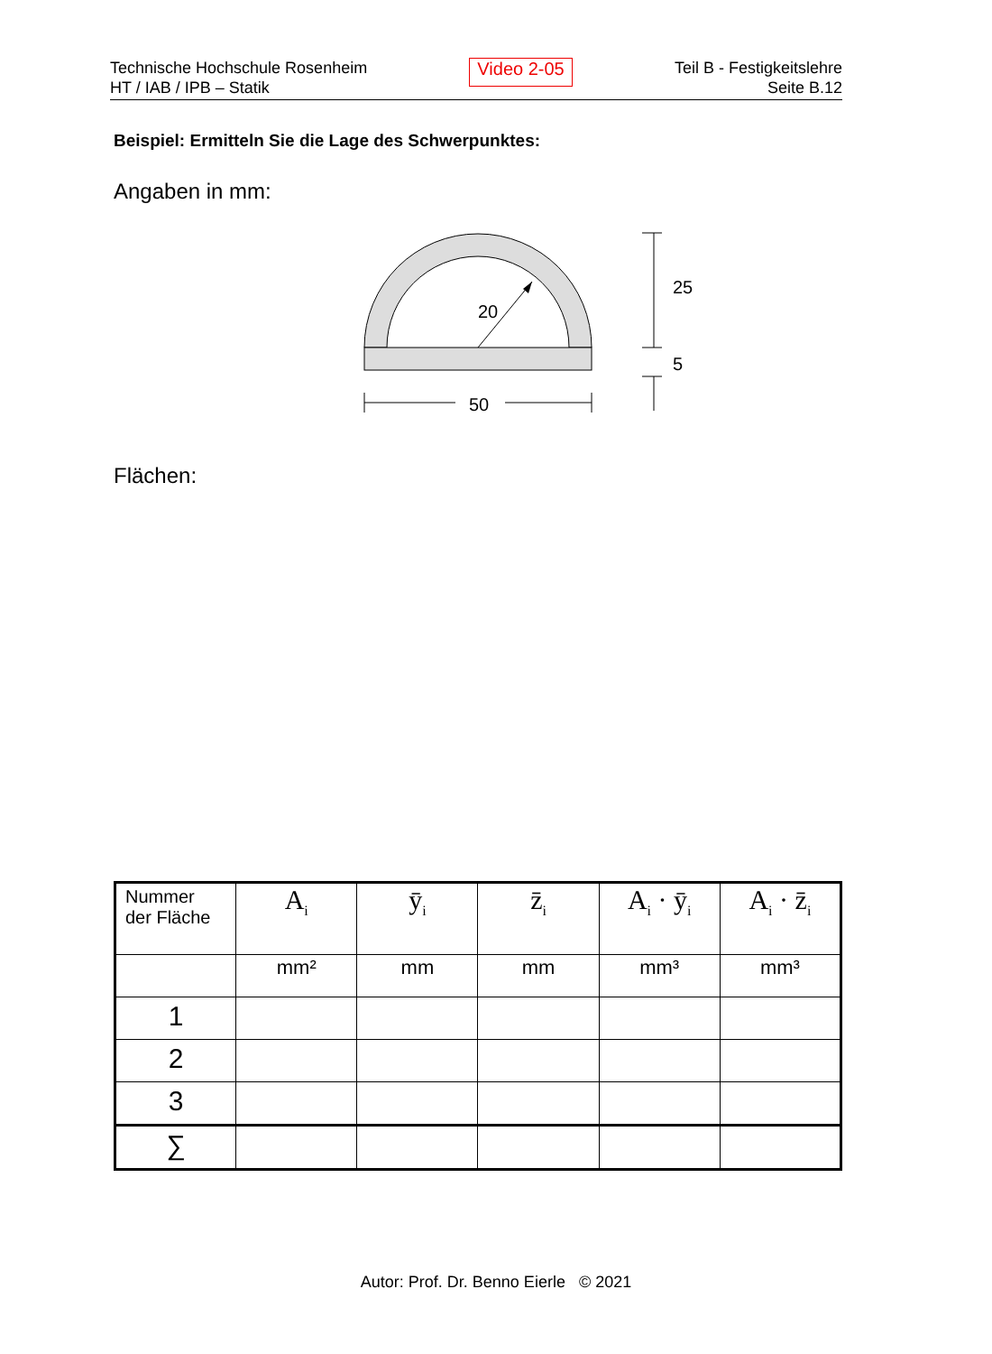Technische Hochschule Rosenheim
HT / IAB / IPB – Statik
Video 2-05
Teil B - Festigkeitslehre
Seite B.12
Beispiel: Ermitteln Sie die Lage des Schwerpunktes:
Angaben in mm:
20
50
25
5
Flächen:
| Nummer der Fläche | A<sub>i</sub> | ȳ<sub>i</sub> | z̄<sub>i</sub> | A<sub>i</sub> · ȳ<sub>i</sub> | A<sub>i</sub> · z̄<sub>i</sub> |
| --- | --- | --- | --- | --- | --- |
| | mm² | mm | mm | mm³ | mm³ |
| 1 | | | | | |
| 2 | | | | | |
| 3 | | | | | |
| ∑ | | | | | |
Autor: Prof. Dr. Benno Eierle © 2021